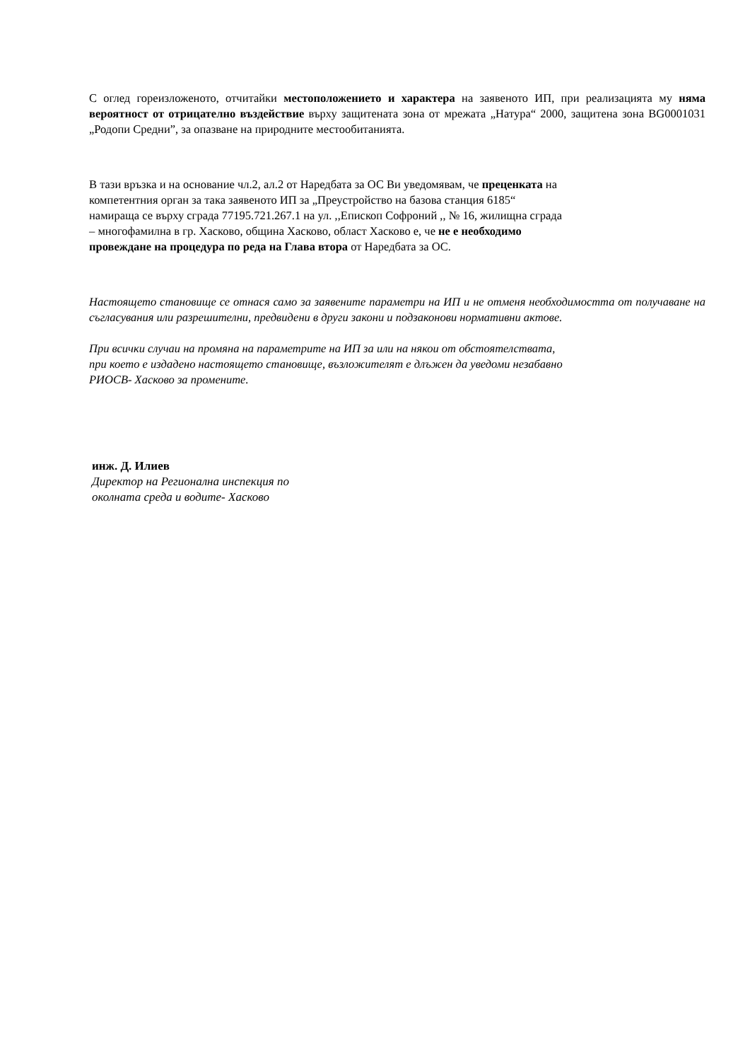С оглед гореизложеното, отчитайки местоположението и характера на заявеното ИП, при реализацията му няма вероятност от отрицателно въздействие върху защитената зона от мрежата „Натура“ 2000, защитена зона BG0001031 „Родопи Средни”, за опазване на природните местообитанията.
В тази връзка и на основание чл.2, ал.2 от Наредбата за ОС Ви уведомявам, че преценката на
компетентния орган за така заявеното ИП за „Преустройство на базова станция 6185“
намираща се върху сграда 77195.721.267.1 на ул. ,,Епископ Софроний ,, № 16, жилищна сграда
– многофамилна в гр. Хасково, община Хасково, област Хасково е, че не е необходимо
провеждане на процедура по реда на Глава втора от Наредбата за ОС.
Настоящето становище се отнася само за заявените параметри на ИП и не отменя необходимостта от получаване на съгласувания или разрешителни, предвидени в други закони и подзаконови нормативни актове.
При всички случаи на промяна на параметрите на ИП за или на някои от обстоятелствата,
при което е издадено настоящето становище, възложителят е длъжен да уведоми незабавно
РИОСВ- Хасково за промените.
инж. Д. Илиев
Директор на Регионална инспекция по
околната среда и водите- Хасково